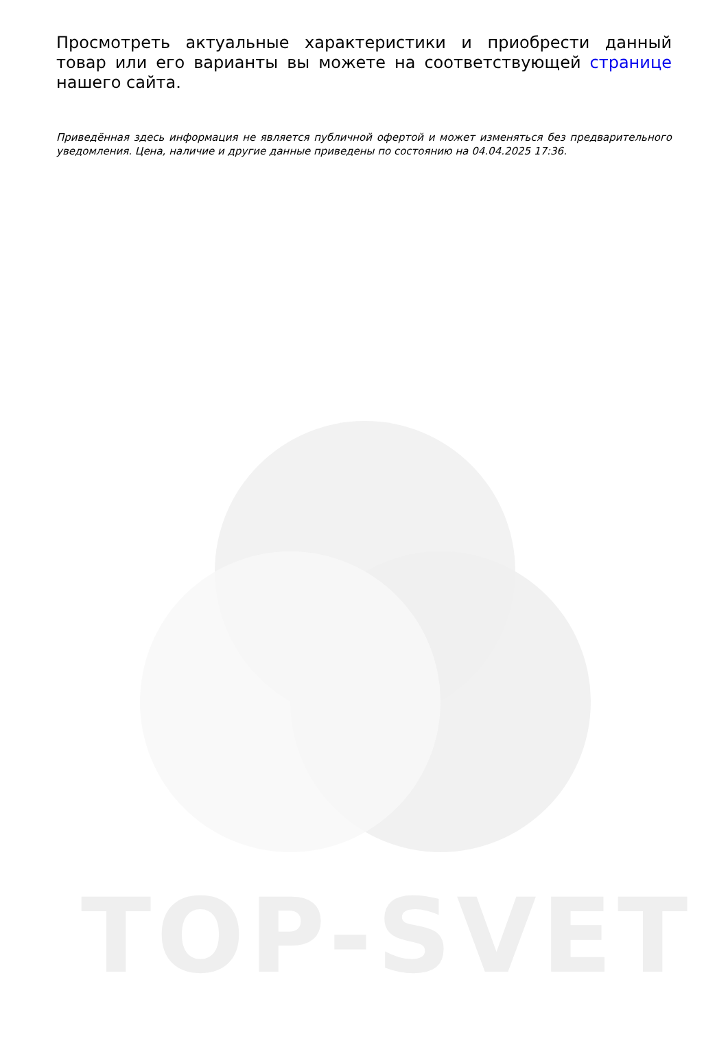Просмотреть актуальные характеристики и приобрести данный товар или его варианты вы можете на соответствующей странице нашего сайта.
Приведённая здесь информация не является публичной офертой и может изменяться без предварительного уведомления. Цена, наличие и другие данные приведены по состоянию на 04.04.2025 17:36.
TOP-SVET